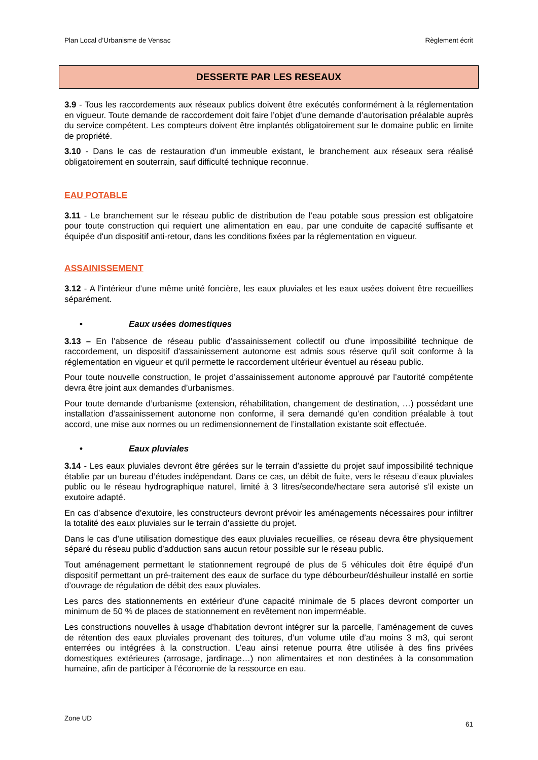Plan Local d’Urbanisme de Vensac Règlement écrit
DESSERTE PAR LES RESEAUX
3.9 - Tous les raccordements aux réseaux publics doivent être exécutés conformément à la réglementation en vigueur. Toute demande de raccordement doit faire l’objet d’une demande d’autorisation préalable auprès du service compétent. Les compteurs doivent être implantés obligatoirement sur le domaine public en limite de propriété.
3.10 - Dans le cas de restauration d'un immeuble existant, le branchement aux réseaux sera réalisé obligatoirement en souterrain, sauf difficulté technique reconnue.
EAU POTABLE
3.11 - Le branchement sur le réseau public de distribution de l’eau potable sous pression est obligatoire pour toute construction qui requiert une alimentation en eau, par une conduite de capacité suffisante et équipée d'un dispositif anti-retour, dans les conditions fixées par la réglementation en vigueur.
ASSAINISSEMENT
3.12 - A l’intérieur d’une même unité foncière, les eaux pluviales et les eaux usées doivent être recueillies séparément.
• Eaux usées domestiques
3.13 – En l’absence de réseau public d’assainissement collectif ou d'une impossibilité technique de raccordement, un dispositif d'assainissement autonome est admis sous réserve qu'il soit conforme à la réglementation en vigueur et qu'il permette le raccordement ultérieur éventuel au réseau public.
Pour toute nouvelle construction, le projet d’assainissement autonome approuvé par l’autorité compétente devra être joint aux demandes d’urbanismes.
Pour toute demande d’urbanisme (extension, réhabilitation, changement de destination, …) possédant une installation d’assainissement autonome non conforme, il sera demandé qu’en condition préalable à tout accord, une mise aux normes ou un redimensionnement de l’installation existante soit effectuée.
• Eaux pluviales
3.14 - Les eaux pluviales devront être gérées sur le terrain d’assiette du projet sauf impossibilité technique établie par un bureau d’études indépendant. Dans ce cas, un débit de fuite, vers le réseau d’eaux pluviales public ou le réseau hydrographique naturel, limité à 3 litres/seconde/hectare sera autorisé s’il existe un exutoire adapté.
En cas d’absence d’exutoire, les constructeurs devront prévoir les aménagements nécessaires pour infiltrer la totalité des eaux pluviales sur le terrain d’assiette du projet.
Dans le cas d’une utilisation domestique des eaux pluviales recueillies, ce réseau devra être physiquement séparé du réseau public d’adduction sans aucun retour possible sur le réseau public.
Tout aménagement permettant le stationnement regroupé de plus de 5 véhicules doit être équipé d’un dispositif permettant un pré-traitement des eaux de surface du type débourbeur/déshuileur installé en sortie d’ouvrage de régulation de débit des eaux pluviales.
Les parcs des stationnements en extérieur d’une capacité minimale de 5 places devront comporter un minimum de 50 % de places de stationnement en revêtement non imperméable.
Les constructions nouvelles à usage d’habitation devront intégrer sur la parcelle, l’aménagement de cuves de rétention des eaux pluviales provenant des toitures, d’un volume utile d’au moins 3 m3, qui seront enterrées ou intégrées à la construction. L’eau ainsi retenue pourra être utilisée à des fins privées domestiques extérieures (arrosage, jardinage…) non alimentaires et non destinées à la consommation humaine, afin de participer à l’économie de la ressource en eau.
Zone UD 61